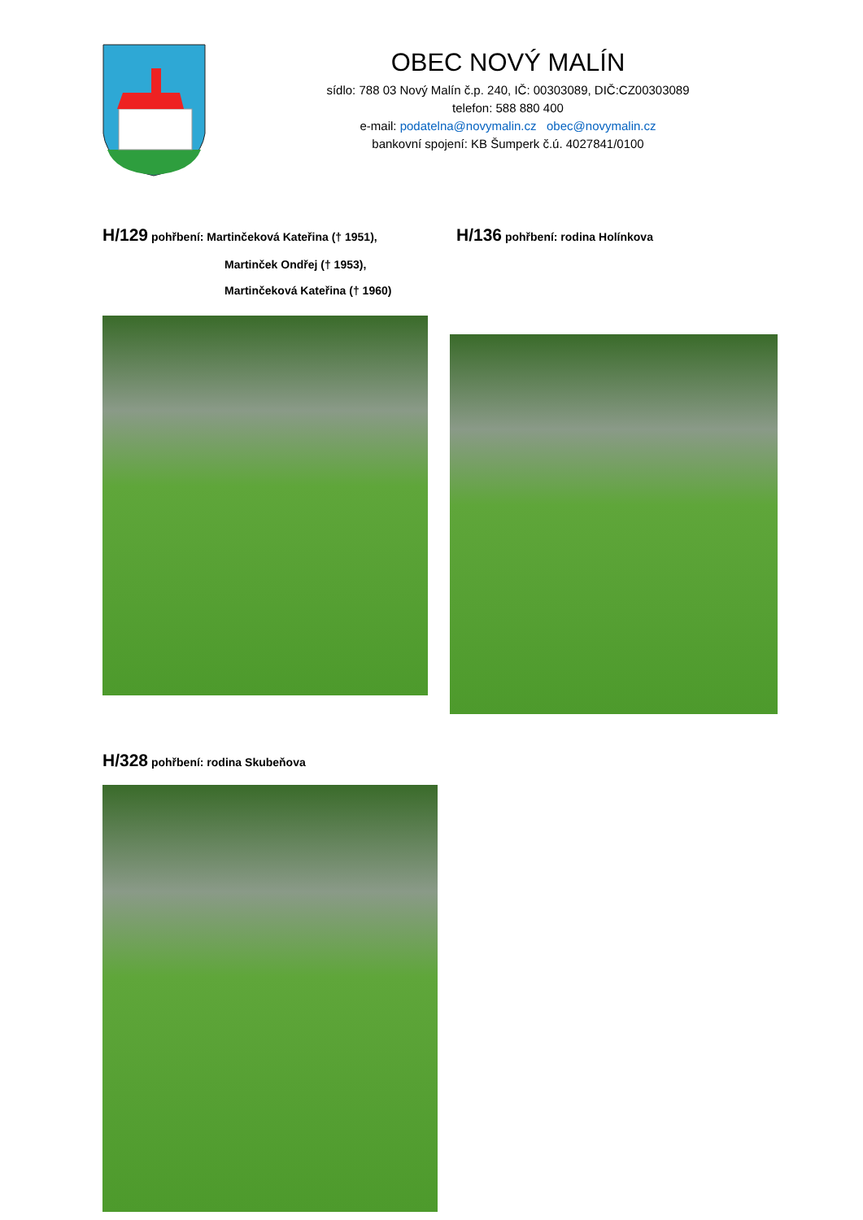OBEC NOVÝ MALÍN
sídlo: 788 03 Nový Malín č.p. 240, IČ: 00303089, DIČ:CZ00303089
telefon: 588 880 400
e-mail: podatelna@novymalin.cz obec@novymalin.cz
bankovní spojení: KB Šumperk č.ú. 4027841/0100
H/129 pohřbení: Martinčeková Kateřina († 1951),
Martinček Ondřej († 1953),
Martinčeková Kateřina († 1960)
H/136 pohřbení: rodina Holínkova
H/328 pohřbení: rodina Skubeňova